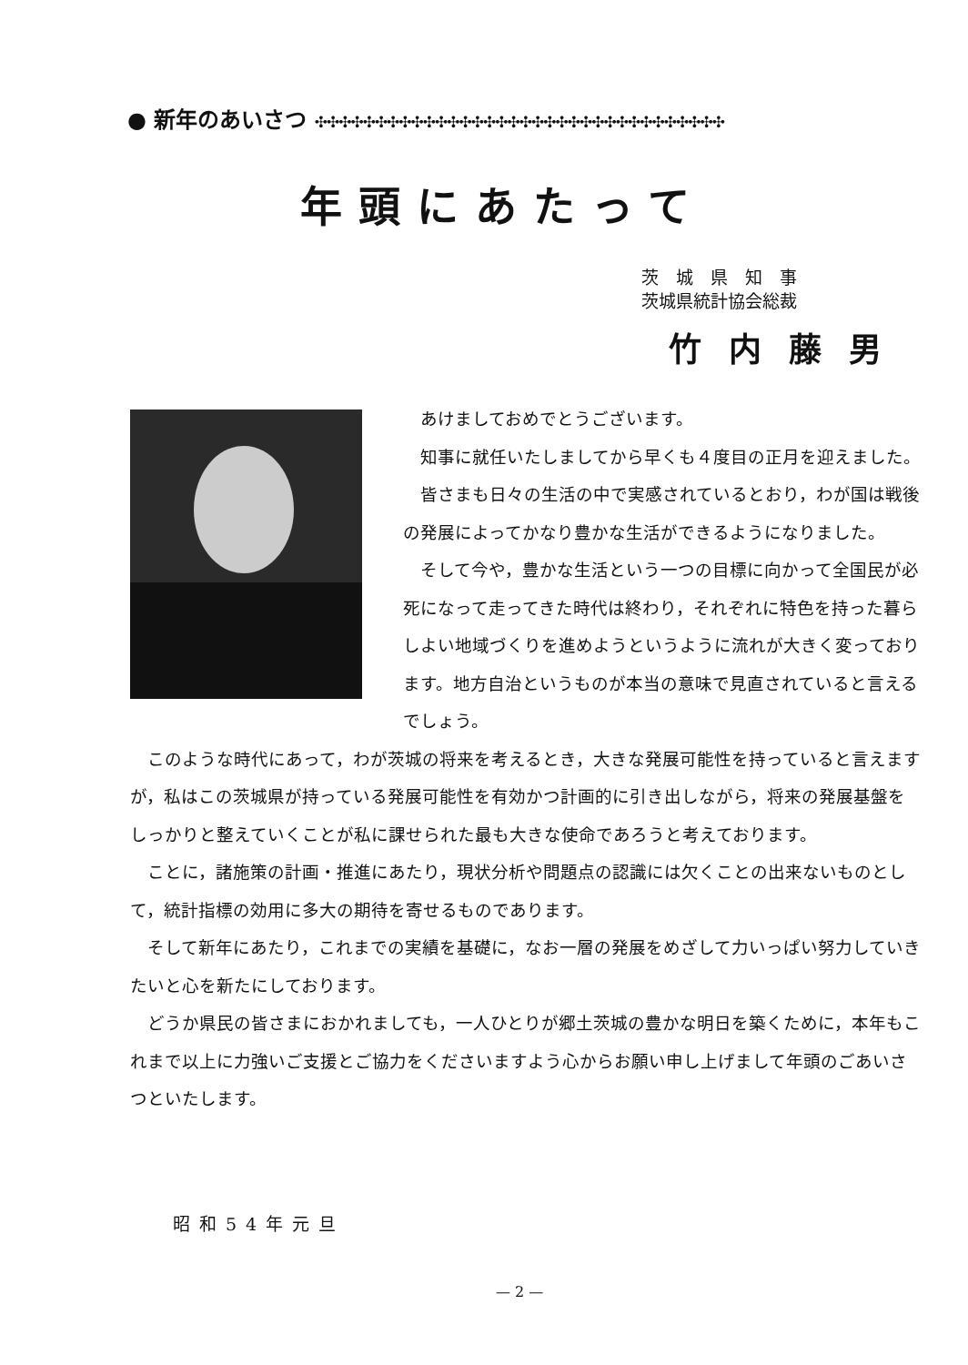● 新年のあいさつ ✣✣✣✣✣✣✣✣✣✣✣✣✣✣✣✣✣✣✣✣✣✣✣✣✣✣✣✣✣✣✣✣✣✣
年頭にあたって
茨　城　県　知　事
茨城県統計協会総裁
竹内藤男
あけましておめでとうございます。
知事に就任いたしましてから早くも４度目の正月を迎えました。
皆さまも日々の生活の中で実感されているとおり，わが国は戦後の発展によってかなり豊かな生活ができるようになりました。
そして今や，豊かな生活という一つの目標に向かって全国民が必死になって走ってきた時代は終わり，それぞれに特色を持った暮らしよい地域づくりを進めようというように流れが大きく変っております。地方自治というものが本当の意味で見直されていると言えるでしょう。
このような時代にあって，わが茨城の将来を考えるとき，大きな発展可能性を持っていると言えますが，私はこの茨城県が持っている発展可能性を有効かつ計画的に引き出しながら，将来の発展基盤をしっかりと整えていくことが私に課せられた最も大きな使命であろうと考えております。
ことに，諸施策の計画・推進にあたり，現状分析や問題点の認識には欠くことの出来ないものとして，統計指標の効用に多大の期待を寄せるものであります。
そして新年にあたり，これまでの実績を基礎に，なお一層の発展をめざして力いっぱい努力していきたいと心を新たにしております。
どうか県民の皆さまにおかれましても，一人ひとりが郷土茨城の豊かな明日を築くために，本年もこれまで以上に力強いご支援とご協力をくださいますよう心からお願い申し上げまして年頭のごあいさつといたします。
昭和54年元旦
— 2 —